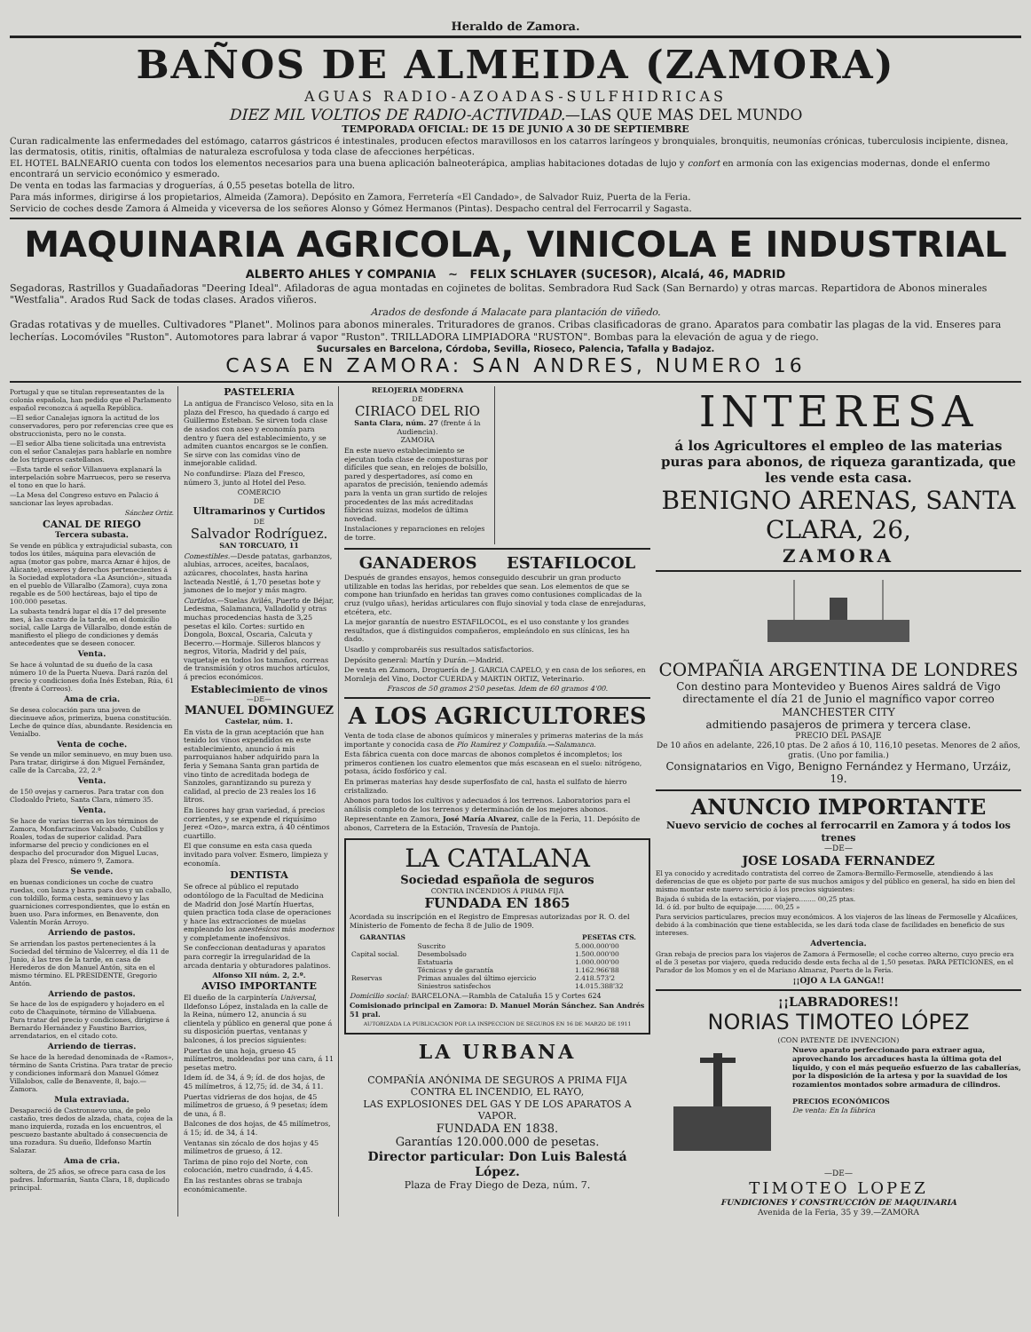Heraldo de Zamora.
BAÑOS DE ALMEIDA (ZAMORA)
AGUAS RADIO-AZOADAS-SULFHIDRICAS
DIEZ MIL VOLTIOS DE RADIO-ACTIVIDAD.—LAS QUE MAS DEL MUNDO
TEMPORADA OFICIAL: DE 15 DE JUNIO A 30 DE SEPTIEMBRE
Curan radicalmente las enfermedades del estómago, catarros gástricos é intestinales, producen efectos maravillosos en los catarros laríngeos y bronquiales, bronquitis, neumonías crónicas, tuberculosis incipiente, disnea, las dermatosis, otitis, rinitis, oftalmias de naturaleza escrofulosa y toda clase de afecciones herpéticas.
EL HOTEL BALNEARIO cuenta con todos los elementos necesarios para una buena aplicación balneoterápica, amplias habitaciones dotadas de lujo y confort en armonía con las exigencias modernas, donde el enfermo encontrará un servicio económico y esmerado.
De venta en todas las farmacias y droguerías, á 0,55 pesetas botella de litro.
Para más informes, dirigirse á los propietarios, Almeida (Zamora). Depósito en Zamora, Ferretería «El Candado», de Salvador Ruiz, Puerta de la Feria.
Servicio de coches desde Zamora á Almeida y viceversa de los señores Alonso y Gómez Hermanos (Pintas). Despacho central del Ferrocarril y Sagasta.
MAQUINARIA AGRICOLA, VINICOLA E INDUSTRIAL
ALBERTO AHLES Y COMPANIA ~ FELIX SCHLAYER (SUCESOR), Alcalá, 46, MADRID
Segadoras, Rastrillos y Guadañadoras "Deering Ideal". Afiladoras de agua montadas en cojinetes de bolitas. Sembradora Rud Sack (San Bernardo) y otras marcas. Repartidora de Abonos minerales "Westfalia". Arados Rud Sack de todas clases. Arados viñeros.
Arados de desfonde á Malacate para plantación de viñedo.
Gradas rotativas y de muelles. Cultivadores "Planet". Molinos para abonos minerales. Trituradores de granos. Cribas clasificadoras de grano. Aparatos para combatir las plagas de la vid. Enseres para lecherías. Locomóviles "Ruston". Automotores para labrar á vapor "Ruston". TRILLADORA LIMPIADORA "RUSTON". Bombas para la elevación de agua y de riego.
Sucursales en Barcelona, Córdoba, Sevilla, Rioseco, Palencia, Tafalla y Badajoz.
CASA EN ZAMORA: SAN ANDRES, NUMERO 16
Portugal y que se titulan representantes de la colonia española, han pedido que el Parlamento español reconozca á aquella República.
—El señor Canalejas ignora la actitud de los conservadores, pero por referencias cree que es obstruccionista, pero no le consta.
—El señor Alba tiene solicitada una entrevista con el señor Canalejas para hablarle en nombre de los trigueros castellanos.
—Esta tarde el señor Villanueva explanará la interpelación sobre Marruecos, pero se reserva el tono en que lo hará.
—La Mesa del Congreso estuvo en Palacio á sancionar las leyes aprobadas.
Sánchez Ortiz.
CANAL DE RIEGO
Tercera subasta.
Se vende en pública y extrajudicial subasta, con todos los útiles, máquina para elevación de agua (motor gas pobre, marca Aznar é hijos, de Alicante), enseres y derechos pertenecientes á la Sociedad explotadora «La Asunción», situada en el pueblo de Villaralbo (Zamora), cuya zona regable es de 500 hectáreas, bajo el tipo de 100.000 pesetas.
La subasta tendrá lugar el día 17 del presente mes, á las cuatro de la tarde, en el domicilio social, calle Larga de Villaralbo, donde están de manifiesto el pliego de condiciones y demás antecedentes que se deseen conocer.
Venta.
Se hace á voluntad de su dueño de la casa número 10 de la Puerta Nueva. Dará razón del precio y condiciones doña Inés Esteban, Rúa, 61 (frente á Correos).
Ama de cria.
Se desea colocación para una joven de diecinueve años, primeriza, buena constitución. Leche de quince días, abundante. Residencia en Venialbo.
Venta de coche.
Se vende un milor seminuevo, en muy buen uso. Para tratar, dirigirse á don Miguel Fernández, calle de la Carcaba, 22, 2.º
Venta.
de 150 ovejas y carneros. Para tratar con don Clodoaldo Prieto, Santa Clara, número 35.
Venta.
Se hace de varias tierras en los términos de Zamora, Monfarracinos Valcabado, Cubillos y Roales, todas de superior calidad. Para informarse del precio y condiciones en el despacho del procurador don Miguel Lucas, plaza del Fresco, número 9, Zamora.
Se vende.
en buenas condiciones un coche de cuatro ruedas, con lanza y barra para dos y un caballo, con toldillo, forma cesta, seminuevo y las guarniciones correspondientes, que lo están en buen uso. Para informes, en Benavente, don Valentín Morán Arroyo.
Arriendo de pastos.
Se arriendan los pastos pertenecientes á la Sociedad del término de Valcerrey, el día 11 de Junio, á las tres de la tarde, en casa de Herederos de don Manuel Antón, sita en el mismo término. EL PRESIDENTE, Gregorio Antón.
Arriendo de pastos.
Se hace de los de espigadero y hojadero en el coto de Chaquinote, término de Villabuena. Para tratar del precio y condiciones, dirigirse á Bernardo Hernández y Faustino Barrios, arrendatarios, en el citado coto.
Arriendo de tierras.
Se hace de la heredad denominada de «Ramos», término de Santa Cristina. Para tratar de precio y condiciones informará don Manuel Gómez Villalobos, calle de Benavente, 8, bajo.—Zamora.
Mula extraviada.
Desapareció de Castronuevo una, de pelo castaño, tres dedos de alzada, chata, cojea de la mano izquierda, rozada en los encuentros, el pescuezo bastante abultado á consecuencia de una rozadura. Su dueño, Ildefonso Martín Salazar.
Ama de cria.
soltera, de 25 años, se ofrece para casa de los padres. Informarán, Santa Clara, 18, duplicado principal.
PASTELERIA
La antigua de Francisco Veloso, sita en la plaza del Fresco, ha quedado á cargo ed Guillermo Esteban. Se sirven toda clase de asados con aseo y economía para dentro y fuera del establecimiento, y se admiten cuantos encargos se le confíen. Se sirve con las comidas vino de inmejorable calidad.
No confundirse: Plaza del Fresco, número 3, junto al Hotel del Peso.
COMERCIO
DE
Ultramarinos y Curtidos
DE
Salvador Rodríguez.
SAN TORCUATO, 11
Comestibles.—Desde patatas, garbanzos, alubias, arroces, aceites, bacalaos, azúcares, chocolates, hasta harina lacteada Nestlé, á 1,70 pesetas bote y jamones de lo mejor y más magro.
Curtidos.—Suelas Avilés, Puerto de Béjar, Ledesma, Salamanca, Valladolid y otras muchas procedencias hasta de 3,25 pesetas el kilo. Cortes: surtido en Dongola, Boxcal, Oscaria, Calcuta y Becerro.—Hormaje. Silleros blancos y negros, Vitoria, Madrid y del país, vaquetaje en todos los tamaños, correas de transmisión y otros muchos artículos, á precios económicos.
Establecimiento de vinos
—DE—
MANUEL DOMINGUEZ
Castelar, núm. 1.
En vista de la gran aceptación que han tenido los vinos expendidos en este establecimiento, anuncio á mis parroquianos haber adquirido para la feria y Semana Santa gran partida de vino tinto de acreditada bodega de Sanzoles, garantizando su pureza y calidad, al precio de 23 reales los 16 litros.
En licores hay gran variedad, á precios corrientes, y se expende el riquísimo Jerez «Ozo», marca extra, á 40 céntimos cuartillo.
El que consume en esta casa queda invitado para volver. Esmero, limpieza y economía.
DENTISTA
Se ofrece al público el reputado odontólogo de la Facultad de Medicina de Madrid don José Martín Huertas, quien practica toda clase de operaciones y hace las extracciones de muelas empleando los anestésicos más modernos y completamente inofensivos.
Se confeccionan dentaduras y aparatos para corregir la irregularidad de la arcada dentaria y obturadores palatinos.
Alfonso XII núm. 2, 2.º.
AVISO IMPORTANTE
El dueño de la carpintería Universal, Ildefonso López, instalada en la calle de la Reina, número 12, anuncia á su clientela y público en general que pone á su disposición puertas, ventanas y balcones, á los precios siguientes:
Puertas de una hoja, grueso 45 milímetros, moldeadas por una cara, á 11 pesetas metro.
Idem íd. de 34, á 9; íd. de dos hojas, de 45 milímetros, á 12,75; íd. de 34, á 11.
Puertas vidrieras de dos hojas, de 45 milímetros de grueso, á 9 pesetas; ídem de una, á 8.
Balcones de dos hojas, de 45 milímetros, á 15; íd. de 34, á 14.
Ventanas sin zócalo de dos hojas y 45 milímetros de grueso, á 12.
Tarima de pino rojo del Norte, con colocación, metro cuadrado, á 4,45.
En las restantes obras se trabaja económicamente.
RELOJERIA MODERNA
DE
CIRIACO DEL RIO
Santa Clara, núm. 27 (frente á la Audiencia).
ZAMORA
En este nuevo establecimiento se ejecutan toda clase de composturas por difíciles que sean, en relojes de bolsillo, pared y despertadores, así como en aparatos de precisión, teniendo además para la venta un gran surtido de relojes procedentes de las más acreditadas fábricas suizas, modelos de última novedad.
Instalaciones y reparaciones en relojes de torre.
GANADEROS ESTAFILOCOL
Después de grandes ensayos, hemos conseguido descubrir un gran producto utilizable en todas las heridas, por rebeldes que sean. Los elementos de que se compone han triunfado en heridas tan graves como contusiones complicadas de la cruz (vulgo uñas), heridas articulares con flujo sinovial y toda clase de enrejaduras, etcétera, etc.
La mejor garantía de nuestro ESTAFILOCOL, es el uso constante y los grandes resultados, que á distinguidos compañeros, empleándolo en sus clínicas, les ha dado.
Usadlo y comprobaréis sus resultados satisfactorios.
Depósito general: Martín y Durán.—Madrid.
De venta en Zamora, Droguería de J. GARCIA CAPELO, y en casa de los señores, en Moraleja del Vino, Doctor CUERDA y MARTIN ORTIZ, Veterinario.
Frascos de 50 gramos 2'50 pesetas. Idem de 60 gramos 4'00.
A LOS AGRICULTORES
Venta de toda clase de abonos químicos y minerales y primeras materias de la más importante y conocida casa de Pio Ramírez y Compañía.—Salamanca.
Esta fábrica cuenta con doce marcas de abonos completos é incompletos; los primeros contienen los cuatro elementos que más escasean en el suelo: nitrógeno, potasa, ácido fosfórico y cal.
En primeras materias hay desde superfosfato de cal, hasta el sulfato de hierro cristalizado.
Abonos para todos los cultivos y adecuados á los terrenos. Laboratorios para el análisis completo de los terrenos y determinación de los mejores abonos.
Representante en Zamora, José María Alvarez, calle de la Feria, 11. Depósito de abonos, Carretera de la Estación, Travesía de Pantoja.
LA CATALANA
Sociedad española de seguros
CONTRA INCENDIOS Á PRIMA FIJA
FUNDADA EN 1865
Acordada su inscripción en el Registro de Empresas autorizadas por R. O. del Ministerio de Fomento de fecha 8 de Julio de 1909.
| GARANTIAS | | PESETAS CTS. |
| --- | --- | --- |
| Capital social. | Suscrito | 5.000.000'00 |
| | Desembolsado | 1.500.000'00 |
| | Estatuaria | 1.000.000'00 |
| Reservas | Técnicas y de garantía | 1.162.966'88 |
| | Primas anuales del último ejercicio | 2.418.573'2 |
| | Siniestros satisfechos | 14.015.388'32 |
Domicilio social: BARCELONA.—Rambla de Cataluña 15 y Cortes 624
Comisionado principal en Zamora: D. Manuel Morán Sánchez. San Andrés 51 pral.
AUTORIZADA LA PUBLICACION POR LA INSPECCION DE SEGUROS EN 16 DE MARZO DE 1911
LA URBANA
COMPAÑÍA ANÓNIMA DE SEGUROS A PRIMA FIJA
CONTRA EL INCENDIO, EL RAYO,
LAS EXPLOSIONES DEL GAS Y DE LOS APARATOS A VAPOR.
FUNDADA EN 1838.
Garantías 120.000.000 de pesetas.
Director particular: Don Luis Balestá López.
Plaza de Fray Diego de Deza, núm. 7.
INTERESA
á los Agricultores el empleo de las materias puras para abonos, de riqueza garantizada, que les vende esta casa.
BENIGNO ARENAS, SANTA CLARA, 26,
ZAMORA
COMPAÑIA ARGENTINA DE LONDRES
Con destino para Montevideo y Buenos Aires saldrá de Vigo directamente el día 21 de Junio el magnífico vapor correo
MANCHESTER CITY
admitiendo pasajeros de primera y tercera clase.
PRECIO DEL PASAJE
De 10 años en adelante, 226,10 ptas. De 2 años á 10, 116,10 pesetas. Menores de 2 años, gratis. (Uno por familia.)
Consignatarios en Vigo, Benigno Fernández y Hermano, Urzáiz, 19.
ANUNCIO IMPORTANTE
Nuevo servicio de coches al ferrocarril en Zamora y á todos los trenes
—DE—
JOSE LOSADA FERNANDEZ
El ya conocido y acreditado contratista del correo de Zamora-Bermillo-Fermoselle, atendiendo á las deferencias de que es objeto por parte de sus muchos amigos y del público en general, ha sido en bien del mismo montar este nuevo servicio á los precios siguientes:
Bajada ó subida de la estación, por viajero........ 00,25 ptas.
Id. ó íd. por bulto de equipaje........ 00,25 »
Para servicios particulares, precios muy económicos. A los viajeros de las líneas de Fermoselle y Alcañices, debido á la combinación que tiene establecida, se les dará toda clase de facilidades en beneficio de sus intereses.
Advertencia.
Gran rebaja de precios para los viajeros de Zamora á Fermoselle; el coche correo alterno, cuyo precio era el de 3 pesetas por viajero, queda reducido desde esta fecha al de 1,50 pesetas. PARA PETICIONES, en el Parador de los Momos y en el de Mariano Almaraz, Puerta de la Feria.
¡¡OJO A LA GANGA!!
¡¡LABRADORES!!
NORIAS TIMOTEO LÓPEZ
(CON PATENTE DE INVENCION)
Nuevo aparato perfeccionado para extraer agua, aprovechando los arcaduces hasta la última gota del líquido, y con el más pequeño esfuerzo de las caballerías, por la disposición de la artesa y por la suavidad de los rozamientos montados sobre armadura de cilindros.
PRECIOS ECONÓMICOS
De venta: En la fábrica
—DE—
TIMOTEO LOPEZ
FUNDICIONES Y CONSTRUCCIÓN DE MAQUINARIA
Avenida de la Feria, 35 y 39.—ZAMORA